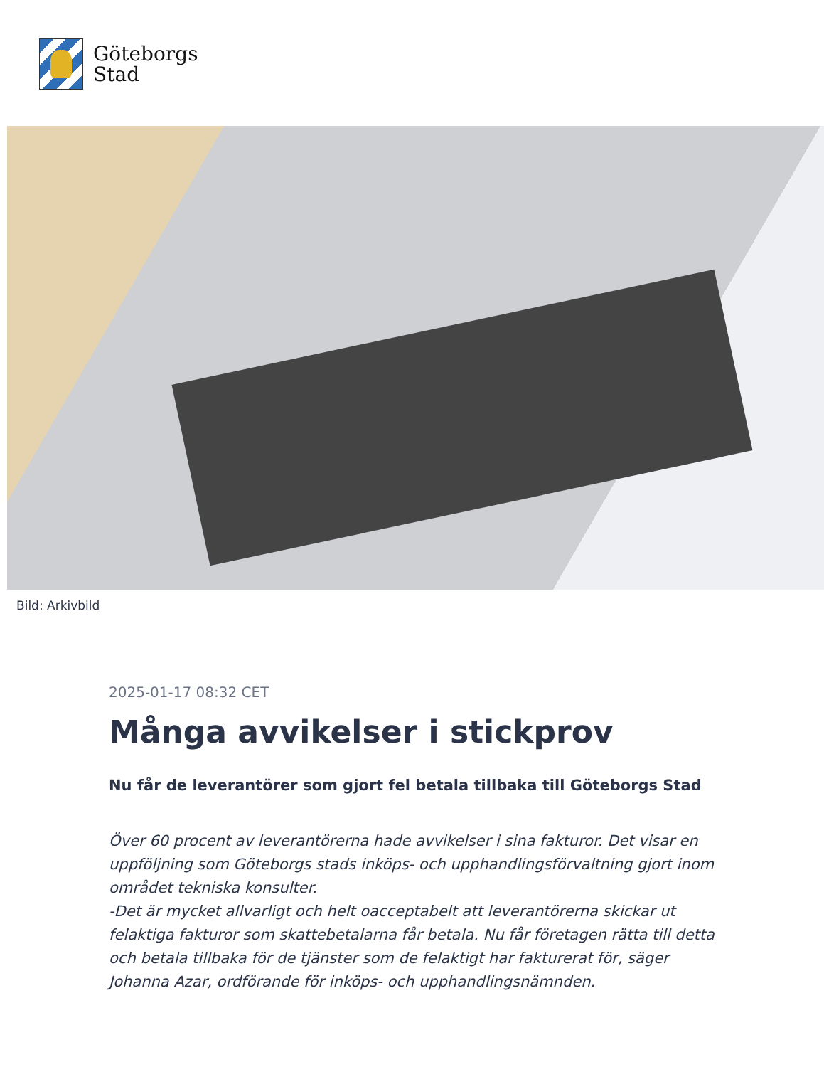Göteborgs
Stad
Bild: Arkivbild
2025-01-17 08:32 CET
Många avvikelser i stickprov
Nu får de leverantörer som gjort fel betala tillbaka till Göteborgs Stad
Över 60 procent av leverantörerna hade avvikelser i sina fakturor. Det visar en uppföljning som Göteborgs stads inköps- och upphandlingsförvaltning gjort inom området tekniska konsulter.
-Det är mycket allvarligt och helt oacceptabelt att leverantörerna skickar ut felaktiga fakturor som skattebetalarna får betala. Nu får företagen rätta till detta och betala tillbaka för de tjänster som de felaktigt har fakturerat för, säger Johanna Azar, ordförande för inköps- och upphandlingsnämnden.